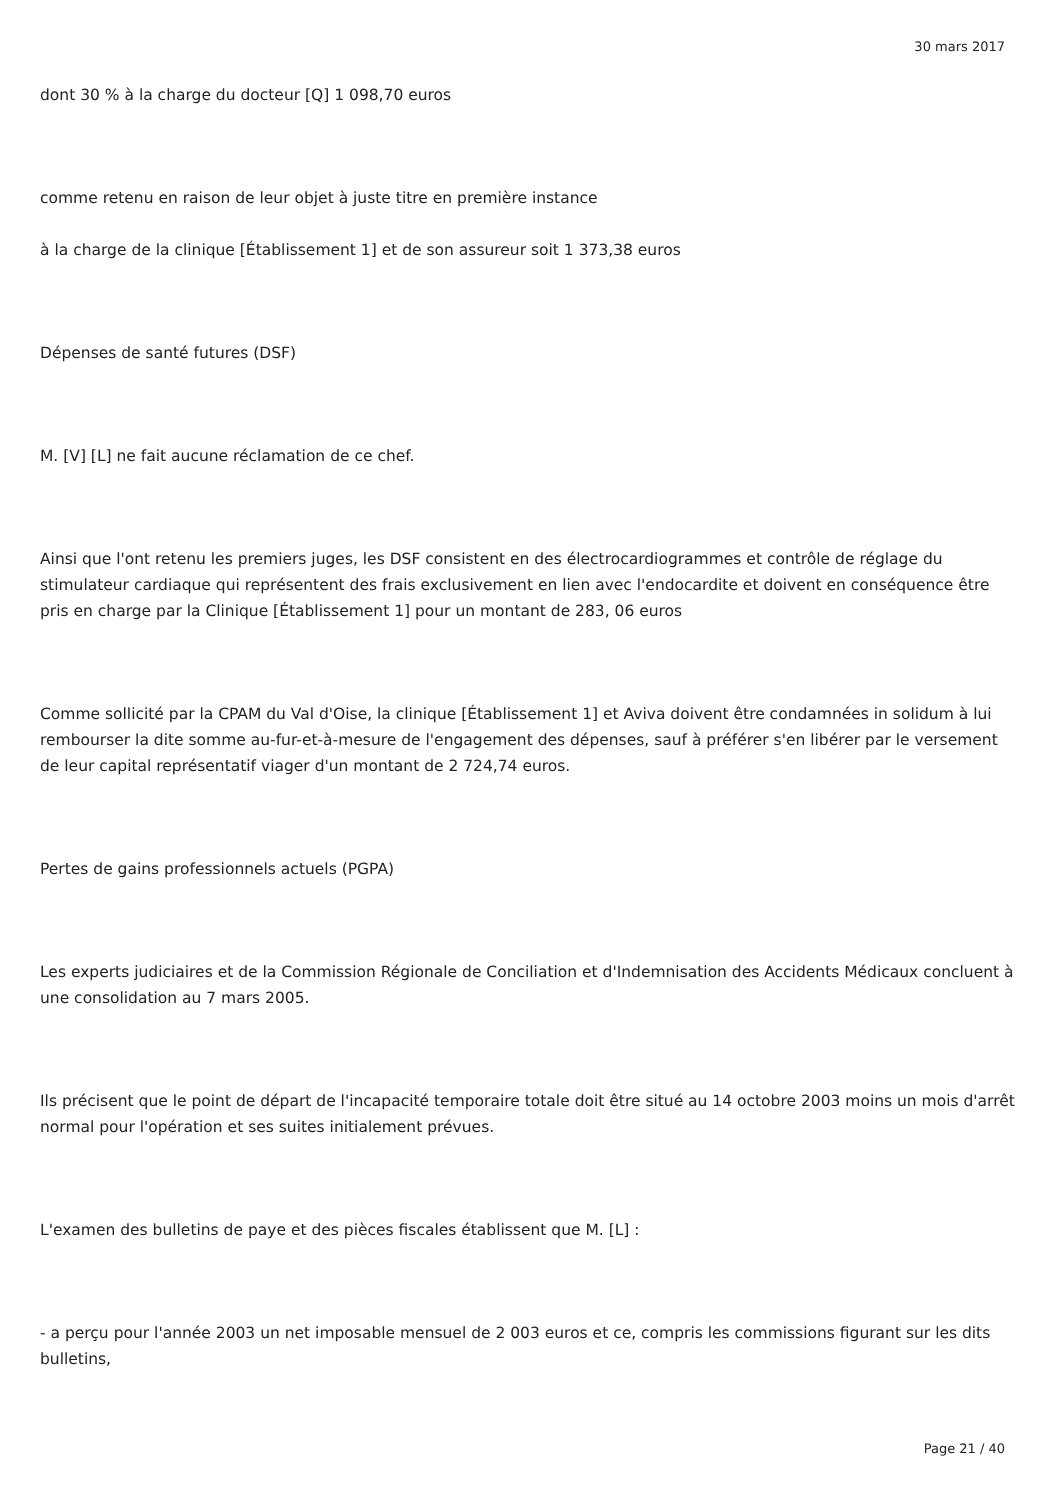30 mars 2017
dont 30 % à la charge du docteur [Q] 1 098,70 euros
comme retenu en raison de leur objet à juste titre en première instance
à la charge de la clinique [Établissement 1] et de son assureur soit 1 373,38 euros
Dépenses de santé futures (DSF)
M. [V] [L] ne fait aucune réclamation de ce chef.
Ainsi que l'ont retenu les premiers juges, les DSF consistent en des électrocardiogrammes et contrôle de réglage du stimulateur cardiaque qui représentent des frais exclusivement en lien avec l'endocardite et doivent en conséquence être pris en charge par la Clinique [Établissement 1] pour un montant de 283, 06 euros
Comme sollicité par la CPAM du Val d'Oise, la clinique [Établissement 1] et Aviva doivent être condamnées in solidum à lui rembourser la dite somme au-fur-et-à-mesure de l'engagement des dépenses, sauf à préférer s'en libérer par le versement de leur capital représentatif viager d'un montant de 2 724,74 euros.
Pertes de gains professionnels actuels (PGPA)
Les experts judiciaires et de la Commission Régionale de Conciliation et d'Indemnisation des Accidents Médicaux concluent à une consolidation au 7 mars 2005.
Ils précisent que le point de départ de l'incapacité temporaire totale doit être situé au 14 octobre 2003 moins un mois d'arrêt normal pour l'opération et ses suites initialement prévues.
L'examen des bulletins de paye et des pièces fiscales établissent que M. [L] :
- a perçu pour l'année 2003 un net imposable mensuel de 2 003 euros et ce, compris les commissions figurant sur les dits bulletins,
Page 21 / 40